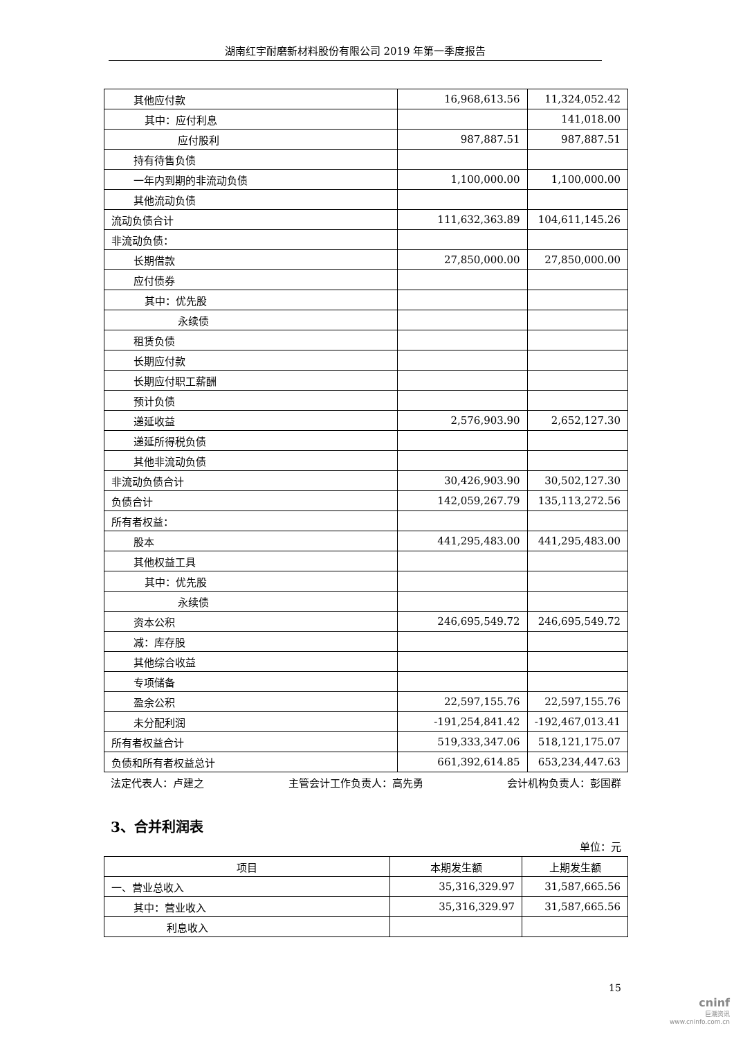湖南红宇耐磨新材料股份有限公司 2019 年第一季度报告
| 其他应付款 | 16,968,613.56 | 11,324,052.42 |
| 其中：应付利息 | | 141,018.00 |
| 应付股利 | 987,887.51 | 987,887.51 |
| 持有待售负债 | | |
| 一年内到期的非流动负债 | 1,100,000.00 | 1,100,000.00 |
| 其他流动负债 | | |
| 流动负债合计 | 111,632,363.89 | 104,611,145.26 |
| 非流动负债： | | |
| 长期借款 | 27,850,000.00 | 27,850,000.00 |
| 应付债券 | | |
| 其中：优先股 | | |
| 永续债 | | |
| 租赁负债 | | |
| 长期应付款 | | |
| 长期应付职工薪酬 | | |
| 预计负债 | | |
| 递延收益 | 2,576,903.90 | 2,652,127.30 |
| 递延所得税负债 | | |
| 其他非流动负债 | | |
| 非流动负债合计 | 30,426,903.90 | 30,502,127.30 |
| 负债合计 | 142,059,267.79 | 135,113,272.56 |
| 所有者权益： | | |
| 股本 | 441,295,483.00 | 441,295,483.00 |
| 其他权益工具 | | |
| 其中：优先股 | | |
| 永续债 | | |
| 资本公积 | 246,695,549.72 | 246,695,549.72 |
| 减：库存股 | | |
| 其他综合收益 | | |
| 专项储备 | | |
| 盈余公积 | 22,597,155.76 | 22,597,155.76 |
| 未分配利润 | -191,254,841.42 | -192,467,013.41 |
| 所有者权益合计 | 519,333,347.06 | 518,121,175.07 |
| 负债和所有者权益总计 | 661,392,614.85 | 653,234,447.63 |
法定代表人：卢建之 主管会计工作负责人：高先勇 会计机构负责人：彭国群
3、合并利润表
单位：元
| 项目 | 本期发生额 | 上期发生额 |
| --- | --- | --- |
| 一、营业总收入 | 35,316,329.97 | 31,587,665.56 |
| 其中：营业收入 | 35,316,329.97 | 31,587,665.56 |
| 利息收入 | | |
15
cninf
巨潮资讯
www.cninfo.com.cn